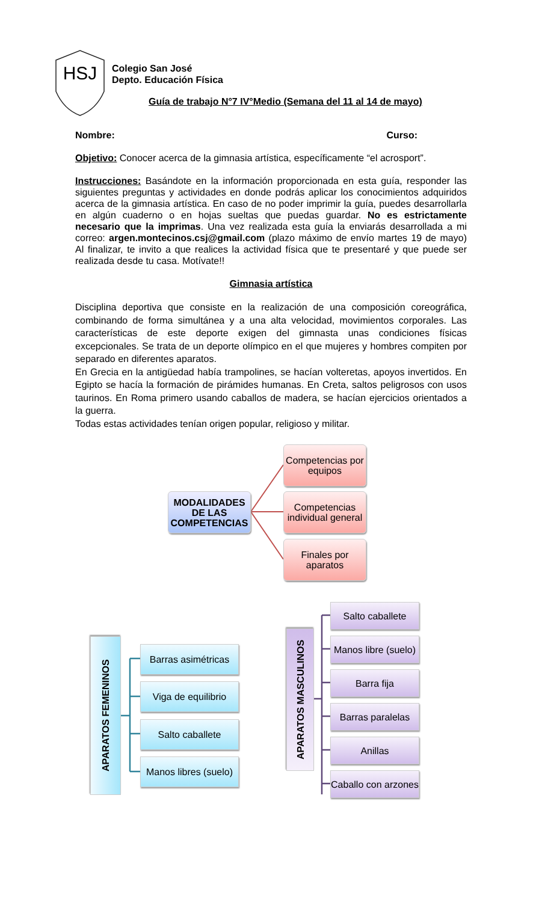HSJ
Colegio San José
Depto. Educación Física
Guía de trabajo N°7 IV°Medio (Semana del 11 al 14 de mayo)
Nombre: Curso:
Objetivo: Conocer acerca de la gimnasia artística, específicamente “el acrosport”.
Instrucciones: Basándote en la información proporcionada en esta guía, responder las siguientes preguntas y actividades en donde podrás aplicar los conocimientos adquiridos acerca de la gimnasia artística. En caso de no poder imprimir la guía, puedes desarrollarla en algún cuaderno o en hojas sueltas que puedas guardar. No es estrictamente necesario que la imprimas. Una vez realizada esta guía la enviarás desarrollada a mi correo: argen.montecinos.csj@gmail.com (plazo máximo de envío martes 19 de mayo) Al finalizar, te invito a que realices la actividad física que te presentaré y que puede ser realizada desde tu casa. Motívate!!
Gimnasia artística
Disciplina deportiva que consiste en la realización de una composición coreográfica, combinando de forma simultánea y a una alta velocidad, movimientos corporales. Las características de este deporte exigen del gimnasta unas condiciones físicas excepcionales. Se trata de un deporte olímpico en el que mujeres y hombres compiten por separado en diferentes aparatos.
En Grecia en la antigüedad había trampolines, se hacían volteretas, apoyos invertidos. En Egipto se hacía la formación de pirámides humanas. En Creta, saltos peligrosos con usos taurinos. En Roma primero usando caballos de madera, se hacían ejercicios orientados a la guerra.
Todas estas actividades tenían origen popular, religioso y militar.
MODALIDADES DE LAS COMPETENCIAS
Competencias por equipos
Competencias individual general
Finales por aparatos
APARATOS FEMENINOS
Barras asimétricas
Viga de equilibrio
Salto caballete
Manos libres (suelo)
APARATOS MASCULINOS
Salto caballete
Manos libre (suelo)
Barra fija
Barras paralelas
Anillas
Caballo con arzones